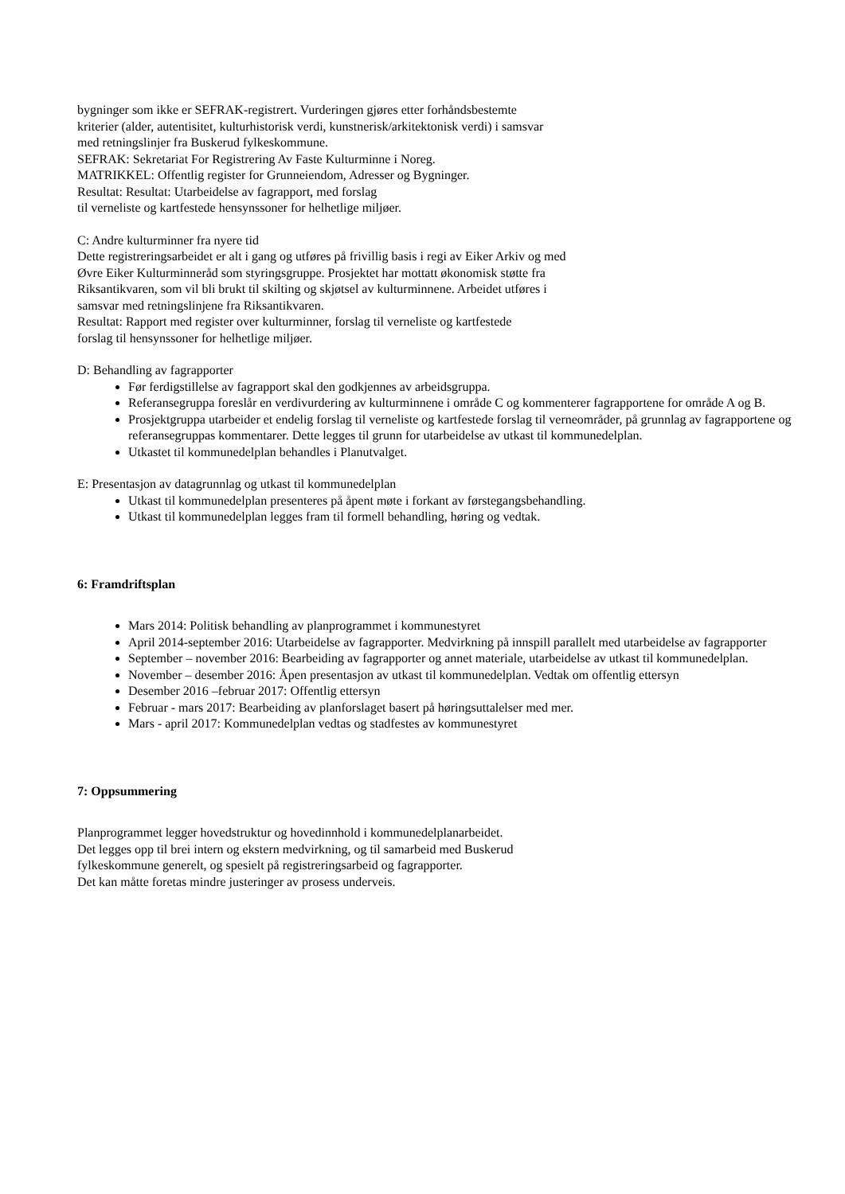bygninger som ikke er SEFRAK-registrert. Vurderingen gjøres etter forhåndsbestemte
kriterier (alder, autentisitet, kulturhistorisk verdi, kunstnerisk/arkitektonisk verdi) i samsvar
med retningslinjer fra Buskerud fylkeskommune.
SEFRAK: Sekretariat For Registrering Av Faste Kulturminne i Noreg.
MATRIKKEL: Offentlig register for Grunneiendom, Adresser og Bygninger.
Resultat: Resultat: Utarbeidelse av fagrapport, med forslag
til verneliste og kartfestede hensynssoner for helhetlige miljøer.
C: Andre kulturminner fra nyere tid
Dette registreringsarbeidet er alt i gang og utføres på frivillig basis i regi av Eiker Arkiv og med
Øvre Eiker Kulturminneråd som styringsgruppe. Prosjektet har mottatt økonomisk støtte fra
Riksantikvaren, som vil bli brukt til skilting og skjøtsel av kulturminnene. Arbeidet utføres i
samsvar med retningslinjene fra Riksantikvaren.
Resultat: Rapport med register over kulturminner, forslag til verneliste og kartfestede
forslag til hensynssoner for helhetlige miljøer.
D: Behandling av fagrapporter
Før ferdigstillelse av fagrapport skal den godkjennes av arbeidsgruppa.
Referansegruppa foreslår en verdivurdering av kulturminnene i område C og kommenterer fagrapportene for område A og B.
Prosjektgruppa utarbeider et endelig forslag til verneliste og kartfestede forslag til verneområder, på grunnlag av fagrapportene og referansegruppas kommentarer. Dette legges til grunn for utarbeidelse av utkast til kommunedelplan.
Utkastet til kommunedelplan behandles i Planutvalget.
E: Presentasjon av datagrunnlag og utkast til kommunedelplan
Utkast til kommunedelplan presenteres på åpent møte i forkant av førstegangsbehandling.
Utkast til kommunedelplan legges fram til formell behandling, høring og vedtak.
6: Framdriftsplan
Mars 2014: Politisk behandling av planprogrammet i kommunestyret
April 2014-september 2016: Utarbeidelse av fagrapporter. Medvirkning på innspill parallelt med utarbeidelse av fagrapporter
September – november 2016: Bearbeiding av fagrapporter og annet materiale, utarbeidelse av utkast til kommunedelplan.
November – desember 2016: Åpen presentasjon av utkast til kommunedelplan. Vedtak om offentlig ettersyn
Desember 2016 –februar 2017: Offentlig ettersyn
Februar - mars 2017: Bearbeiding av planforslaget basert på høringsuttalelser med mer.
Mars - april 2017: Kommunedelplan vedtas og stadfestes av kommunestyret
7: Oppsummering
Planprogrammet legger hovedstruktur og hovedinnhold i kommunedelplanarbeidet.
Det legges opp til brei intern og ekstern medvirkning, og til samarbeid med Buskerud
fylkeskommune generelt, og spesielt på registreringsarbeid og fagrapporter.
Det kan måtte foretas mindre justeringer av prosess underveis.